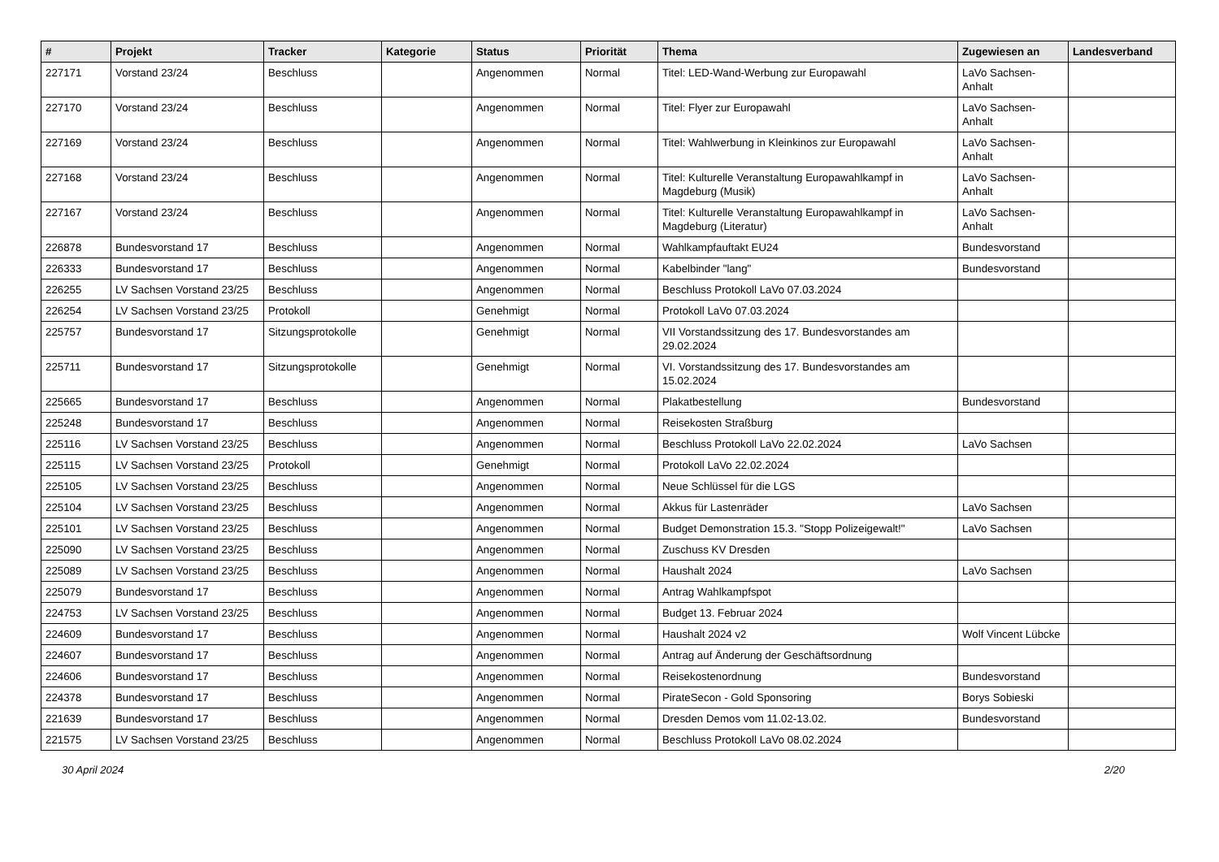| # | Projekt | Tracker | Kategorie | Status | Priorität | Thema | Zugewiesen an | Landesverband |
| --- | --- | --- | --- | --- | --- | --- | --- | --- |
| 227171 | Vorstand 23/24 | Beschluss | | Angenommen | Normal | Titel: LED-Wand-Werbung zur Europawahl | LaVo Sachsen-Anhalt | |
| 227170 | Vorstand 23/24 | Beschluss | | Angenommen | Normal | Titel: Flyer zur Europawahl | LaVo Sachsen-Anhalt | |
| 227169 | Vorstand 23/24 | Beschluss | | Angenommen | Normal | Titel: Wahlwerbung in Kleinkinos zur Europawahl | LaVo Sachsen-Anhalt | |
| 227168 | Vorstand 23/24 | Beschluss | | Angenommen | Normal | Titel: Kulturelle Veranstaltung Europawahlkampf in Magdeburg (Musik) | LaVo Sachsen-Anhalt | |
| 227167 | Vorstand 23/24 | Beschluss | | Angenommen | Normal | Titel: Kulturelle Veranstaltung Europawahlkampf in Magdeburg (Literatur) | LaVo Sachsen-Anhalt | |
| 226878 | Bundesvorstand 17 | Beschluss | | Angenommen | Normal | Wahlkampfauftakt EU24 | Bundesvorstand | |
| 226333 | Bundesvorstand 17 | Beschluss | | Angenommen | Normal | Kabelbinder "lang" | Bundesvorstand | |
| 226255 | LV Sachsen Vorstand 23/25 | Beschluss | | Angenommen | Normal | Beschluss Protokoll LaVo 07.03.2024 | | |
| 226254 | LV Sachsen Vorstand 23/25 | Protokoll | | Genehmigt | Normal | Protokoll LaVo 07.03.2024 | | |
| 225757 | Bundesvorstand 17 | Sitzungsprotokolle | | Genehmigt | Normal | VII Vorstandssitzung des 17. Bundesvorstandes am 29.02.2024 | | |
| 225711 | Bundesvorstand 17 | Sitzungsprotokolle | | Genehmigt | Normal | VI. Vorstandssitzung des 17. Bundesvorstandes am 15.02.2024 | | |
| 225665 | Bundesvorstand 17 | Beschluss | | Angenommen | Normal | Plakatbestellung | Bundesvorstand | |
| 225248 | Bundesvorstand 17 | Beschluss | | Angenommen | Normal | Reisekosten Straßburg | | |
| 225116 | LV Sachsen Vorstand 23/25 | Beschluss | | Angenommen | Normal | Beschluss Protokoll LaVo 22.02.2024 | LaVo Sachsen | |
| 225115 | LV Sachsen Vorstand 23/25 | Protokoll | | Genehmigt | Normal | Protokoll LaVo 22.02.2024 | | |
| 225105 | LV Sachsen Vorstand 23/25 | Beschluss | | Angenommen | Normal | Neue Schlüssel für die LGS | | |
| 225104 | LV Sachsen Vorstand 23/25 | Beschluss | | Angenommen | Normal | Akkus für Lastenräder | LaVo Sachsen | |
| 225101 | LV Sachsen Vorstand 23/25 | Beschluss | | Angenommen | Normal | Budget Demonstration 15.3. "Stopp Polizeigewalt!" | LaVo Sachsen | |
| 225090 | LV Sachsen Vorstand 23/25 | Beschluss | | Angenommen | Normal | Zuschuss KV Dresden | | |
| 225089 | LV Sachsen Vorstand 23/25 | Beschluss | | Angenommen | Normal | Haushalt 2024 | LaVo Sachsen | |
| 225079 | Bundesvorstand 17 | Beschluss | | Angenommen | Normal | Antrag Wahlkampfspot | | |
| 224753 | LV Sachsen Vorstand 23/25 | Beschluss | | Angenommen | Normal | Budget 13. Februar 2024 | | |
| 224609 | Bundesvorstand 17 | Beschluss | | Angenommen | Normal | Haushalt 2024 v2 | Wolf Vincent Lübcke | |
| 224607 | Bundesvorstand 17 | Beschluss | | Angenommen | Normal | Antrag auf Änderung der Geschäftsordnung | | |
| 224606 | Bundesvorstand 17 | Beschluss | | Angenommen | Normal | Reisekostenordnung | Bundesvorstand | |
| 224378 | Bundesvorstand 17 | Beschluss | | Angenommen | Normal | PirateSecon - Gold Sponsoring | Borys Sobieski | |
| 221639 | Bundesvorstand 17 | Beschluss | | Angenommen | Normal | Dresden Demos vom 11.02-13.02. | Bundesvorstand | |
| 221575 | LV Sachsen Vorstand 23/25 | Beschluss | | Angenommen | Normal | Beschluss Protokoll LaVo 08.02.2024 | | |
30 April 2024 2/20